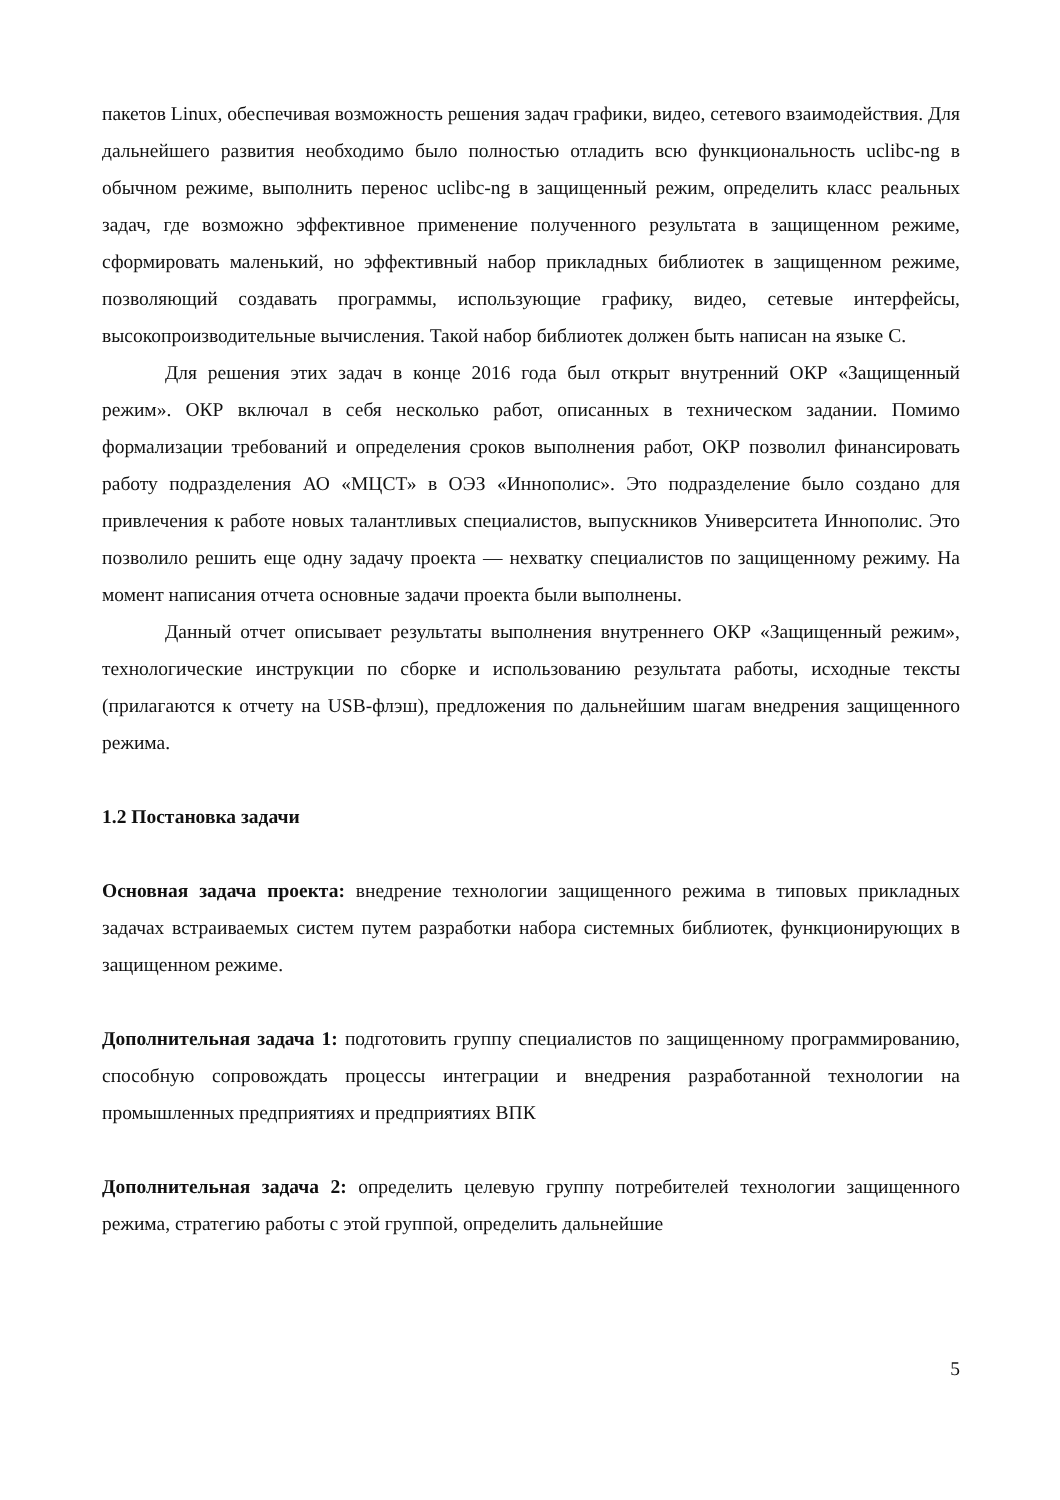пакетов Linux, обеспечивая возможность решения задач графики, видео, сетевого взаимодействия. Для дальнейшего развития необходимо было полностью отладить всю функциональность uclibc-ng в обычном режиме, выполнить перенос uclibc-ng в защищенный режим, определить класс реальных задач, где возможно эффективное применение полученного результата в защищенном режиме, сформировать маленький, но эффективный набор прикладных библиотек в защищенном режиме, позволяющий создавать программы, использующие графику, видео, сетевые интерфейсы, высокопроизводительные вычисления. Такой набор библиотек должен быть написан на языке С.
Для решения этих задач в конце 2016 года был открыт внутренний ОКР «Защищенный режим». ОКР включал в себя несколько работ, описанных в техническом задании. Помимо формализации требований и определения сроков выполнения работ, ОКР позволил финансировать работу подразделения АО «МЦСТ» в ОЭЗ «Иннополис». Это подразделение было создано для привлечения к работе новых талантливых специалистов, выпускников Университета Иннополис. Это позволило решить еще одну задачу проекта — нехватку специалистов по защищенному режиму. На момент написания отчета основные задачи проекта были выполнены.
Данный отчет описывает результаты выполнения внутреннего ОКР «Защищенный режим», технологические инструкции по сборке и использованию результата работы, исходные тексты (прилагаются к отчету на USB-флэш), предложения по дальнейшим шагам внедрения защищенного режима.
1.2 Постановка задачи
Основная задача проекта: внедрение технологии защищенного режима в типовых прикладных задачах встраиваемых систем путем разработки набора системных библиотек, функционирующих в защищенном режиме.
Дополнительная задача 1: подготовить группу специалистов по защищенному программированию, способную сопровождать процессы интеграции и внедрения разработанной технологии на промышленных предприятиях и предприятиях ВПК
Дополнительная задача 2: определить целевую группу потребителей технологии защищенного режима, стратегию работы с этой группой, определить дальнейшие
5